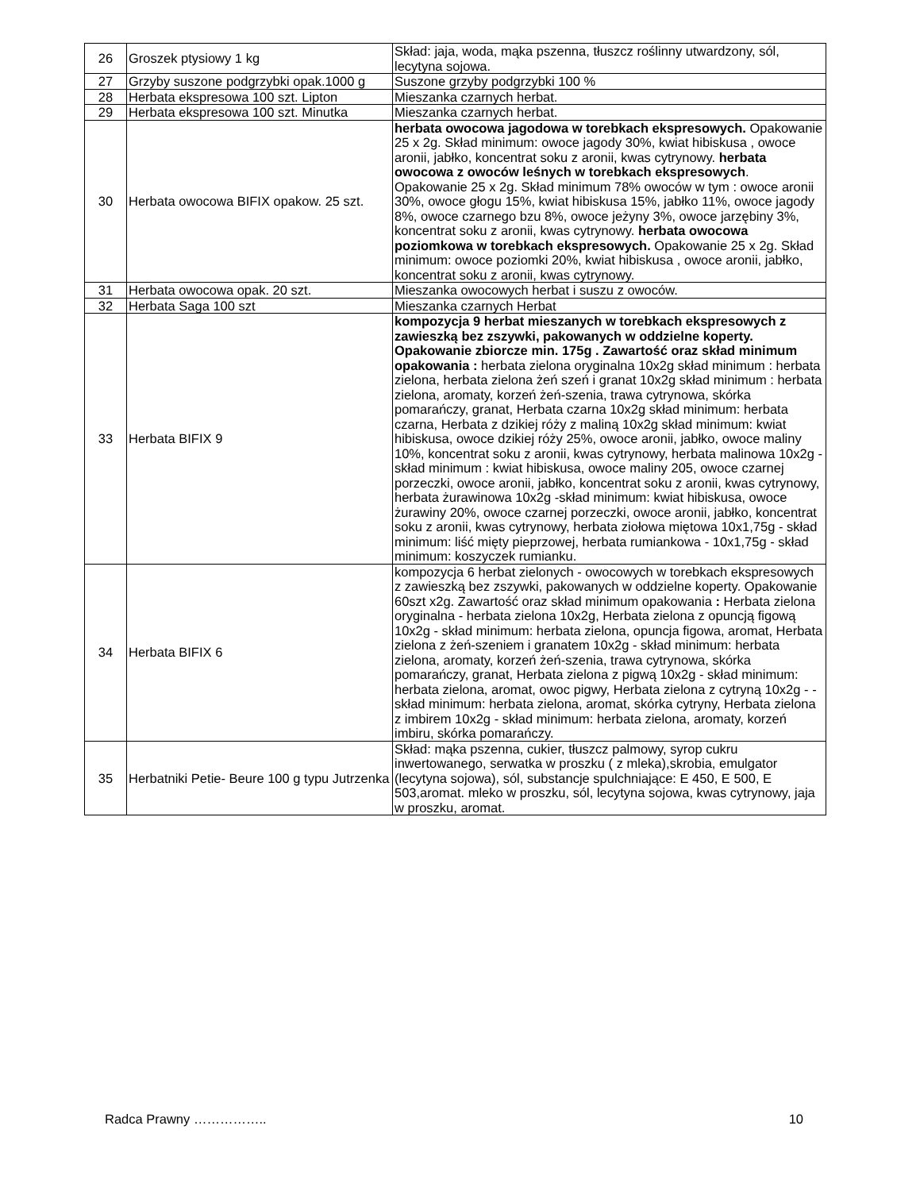| 26 | Groszek ptysiowy 1 kg | Skład: jaja, woda, mąka pszenna, tłuszcz roślinny utwardzony, sól, lecytyna sojowa. |
| 27 | Grzyby suszone podgrzybki opak.1000 g | Suszone grzyby podgrzybki 100 % |
| 28 | Herbata ekspresowa 100 szt. Lipton | Mieszanka czarnych herbat. |
| 29 | Herbata ekspresowa 100 szt. Minutka | Mieszanka czarnych herbat. |
| 30 | Herbata owocowa BIFIX opakow. 25 szt. | herbata owocowa jagodowa w torebkach ekspresowych. Opakowanie 25 x 2g. Skład minimum: owoce jagody 30%, kwiat hibiskusa , owoce aronii, jabłko, koncentrat soku z aronii, kwas cytrynowy. herbata owocowa z owoców leśnych w torebkach ekspresowych . Opakowanie 25 x 2g. Skład minimum 78% owoców w tym : owoce aronii 30%, owoce głogu 15%, kwiat hibiskusa 15%, jabłko 11%, owoce jagody 8%, owoce czarnego bzu 8%, owoce jeżyny 3%, owoce jarzębiny 3%, koncentrat soku z aronii, kwas cytrynowy. herbata owocowa poziomkowa w torebkach ekspresowych. Opakowanie 25 x 2g. Skład minimum: owoce poziomki 20%, kwiat hibiskusa , owoce aronii, jabłko, koncentrat soku z aronii, kwas cytrynowy. |
| 31 | Herbata owocowa opak. 20 szt. | Mieszanka owocowych herbat i suszu z owoców. |
| 32 | Herbata Saga 100 szt | Mieszanka czarnych Herbat |
| 33 | Herbata BIFIX 9 | kompozycja 9 herbat mieszanych w torebkach ekspresowych z zawieszką bez zszywki, pakowanych w oddzielne koperty. Opakowanie zbiorcze min. 175g . Zawartość oraz skład minimum opakowania : herbata zielona oryginalna 10x2g skład minimum : herbata zielona, herbata zielona żeń szeń i granat 10x2g skład minimum : herbata zielona, aromaty, korzeń żeń-szenia, trawa cytrynowa, skórka pomarańczy, granat, Herbata czarna 10x2g skład minimum: herbata czarna, Herbata z dzikiej róży z maliną 10x2g skład minimum: kwiat hibiskusa, owoce dzikiej róży 25%, owoce aronii, jabłko, owoce maliny 10%, koncentrat soku z aronii, kwas cytrynowy, herbata malinowa 10x2g -skład minimum : kwiat hibiskusa, owoce maliny 205, owoce czarnej porzeczki, owoce aronii, jabłko, koncentrat soku z aronii, kwas cytrynowy, herbata żurawinowa 10x2g -skład minimum: kwiat hibiskusa, owoce żurawiny 20%, owoce czarnej porzeczki, owoce aronii, jabłko, koncentrat soku z aronii, kwas cytrynowy, herbata ziołowa miętowa 10x1,75g - skład minimum: liść mięty pieprzowej, herbata rumiankowa - 10x1,75g - skład minimum: koszyczek rumianku. |
| 34 | Herbata BIFIX 6 | kompozycja 6 herbat zielonych - owocowych w torebkach ekspresowych z zawieszką bez zszywki, pakowanych w oddzielne koperty. Opakowanie 60szt x2g. Zawartość oraz skład minimum opakowania : Herbata zielona oryginalna - herbata zielona 10x2g, Herbata zielona z opuncją figową 10x2g - skład minimum: herbata zielona, opuncja figowa, aromat, Herbata zielona z żeń-szeniem i granatem 10x2g - skład minimum: herbata zielona, aromaty, korzeń żeń-szenia, trawa cytrynowa, skórka pomarańczy, granat, Herbata zielona z pigwą 10x2g - skład minimum: herbata zielona, aromat, owoc pigwy, Herbata zielona z cytryną 10x2g - - skład minimum: herbata zielona, aromat, skórka cytryny, Herbata zielona z imbirem 10x2g - skład minimum: herbata zielona, aromaty, korzeń imbiru, skórka pomarańczy. |
| 35 | Herbatniki Petie- Beure 100 g typu Jutrzenka | Skład: mąka pszenna, cukier, tłuszcz palmowy, syrop cukru inwertowanego, serwatka w proszku ( z mleka),skrobia, emulgator (lecytyna sojowa), sól, substancje spulchniające: E 450, E 500, E 503,aromat. mleko w proszku, sól, lecytyna sojowa, kwas cytrynowy, jaja w proszku, aromat. |
Radca Prawny …………….. 10